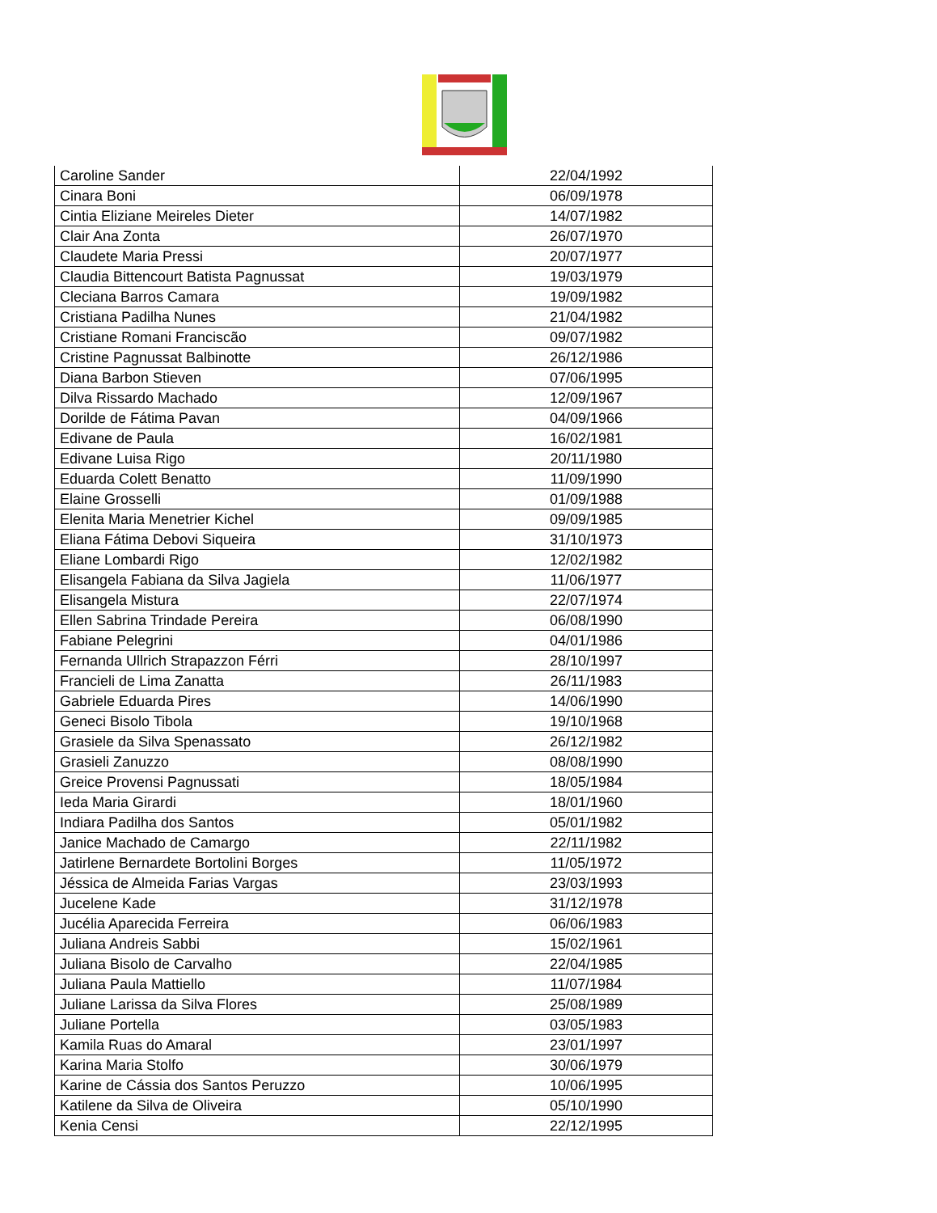| Caroline Sander | 22/04/1992 |
| Cinara Boni | 06/09/1978 |
| Cintia Eliziane Meireles Dieter | 14/07/1982 |
| Clair Ana Zonta | 26/07/1970 |
| Claudete Maria Pressi | 20/07/1977 |
| Claudia Bittencourt Batista Pagnussat | 19/03/1979 |
| Cleciana Barros Camara | 19/09/1982 |
| Cristiana Padilha Nunes | 21/04/1982 |
| Cristiane Romani Franciscão | 09/07/1982 |
| Cristine Pagnussat Balbinotte | 26/12/1986 |
| Diana Barbon Stieven | 07/06/1995 |
| Dilva Rissardo Machado | 12/09/1967 |
| Dorilde de Fátima Pavan | 04/09/1966 |
| Edivane de Paula | 16/02/1981 |
| Edivane Luisa Rigo | 20/11/1980 |
| Eduarda Colett Benatto | 11/09/1990 |
| Elaine Grosselli | 01/09/1988 |
| Elenita Maria Menetrier Kichel | 09/09/1985 |
| Eliana Fátima Debovi Siqueira | 31/10/1973 |
| Eliane Lombardi Rigo | 12/02/1982 |
| Elisangela Fabiana da Silva Jagiela | 11/06/1977 |
| Elisangela Mistura | 22/07/1974 |
| Ellen Sabrina Trindade Pereira | 06/08/1990 |
| Fabiane Pelegrini | 04/01/1986 |
| Fernanda Ullrich Strapazzon Férri | 28/10/1997 |
| Francieli de Lima Zanatta | 26/11/1983 |
| Gabriele Eduarda Pires | 14/06/1990 |
| Geneci Bisolo Tibola | 19/10/1968 |
| Grasiele da Silva Spenassato | 26/12/1982 |
| Grasieli Zanuzzo | 08/08/1990 |
| Greice Provensi Pagnussati | 18/05/1984 |
| Ieda Maria Girardi | 18/01/1960 |
| Indiara Padilha dos Santos | 05/01/1982 |
| Janice Machado de Camargo | 22/11/1982 |
| Jatirlene Bernardete Bortolini Borges | 11/05/1972 |
| Jéssica de Almeida Farias Vargas | 23/03/1993 |
| Jucelene Kade | 31/12/1978 |
| Jucélia Aparecida Ferreira | 06/06/1983 |
| Juliana Andreis Sabbi | 15/02/1961 |
| Juliana Bisolo de Carvalho | 22/04/1985 |
| Juliana Paula Mattiello | 11/07/1984 |
| Juliane Larissa da Silva Flores | 25/08/1989 |
| Juliane Portella | 03/05/1983 |
| Kamila Ruas do Amaral | 23/01/1997 |
| Karina Maria Stolfo | 30/06/1979 |
| Karine de Cássia dos Santos Peruzzo | 10/06/1995 |
| Katilene da Silva de Oliveira | 05/10/1990 |
| Kenia Censi | 22/12/1995 |